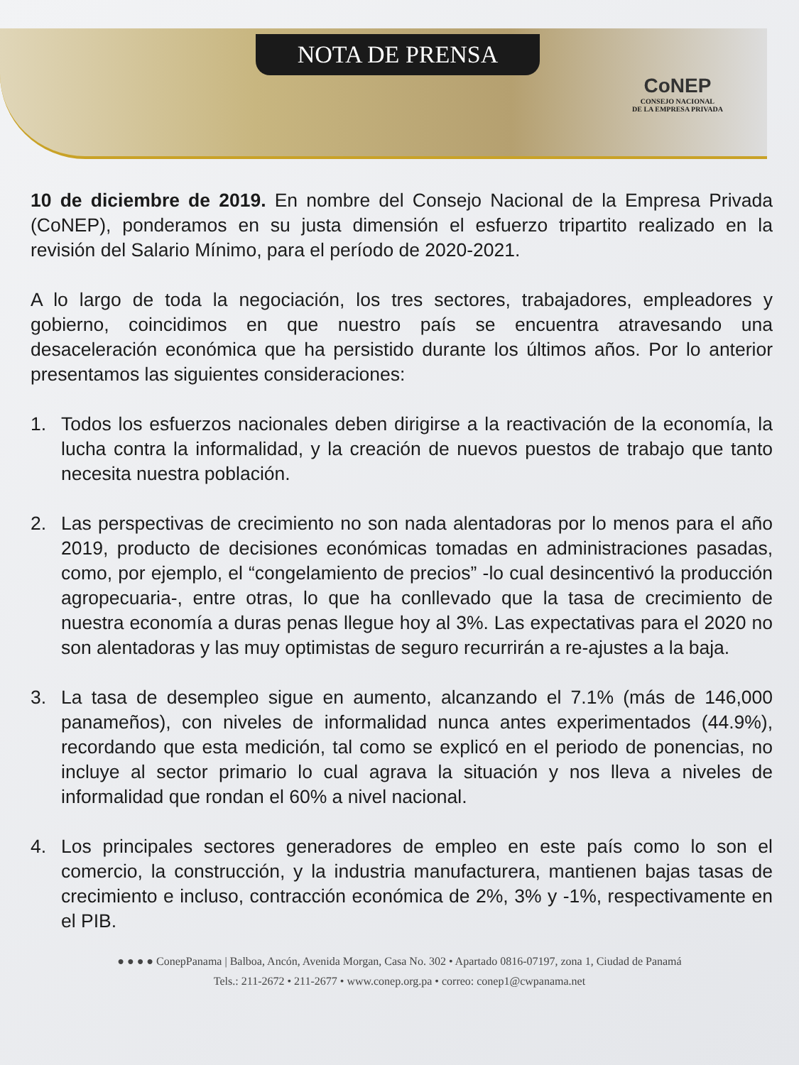NOTA DE PRENSA
CoNEP
CONSEJO NACIONAL
DE LA EMPRESA PRIVADA
10 de diciembre de 2019. En nombre del Consejo Nacional de la Empresa Privada (CoNEP), ponderamos en su justa dimensión el esfuerzo tripartito realizado en la revisión del Salario Mínimo, para el período de 2020-2021.
A lo largo de toda la negociación, los tres sectores, trabajadores, empleadores y gobierno, coincidimos en que nuestro país se encuentra atravesando una desaceleración económica que ha persistido durante los últimos años. Por lo anterior presentamos las siguientes consideraciones:
1. Todos los esfuerzos nacionales deben dirigirse a la reactivación de la economía, la lucha contra la informalidad, y la creación de nuevos puestos de trabajo que tanto necesita nuestra población.
2. Las perspectivas de crecimiento no son nada alentadoras por lo menos para el año 2019, producto de decisiones económicas tomadas en administraciones pasadas, como, por ejemplo, el “congelamiento de precios” -lo cual desincentivó la producción agropecuaria-, entre otras, lo que ha conllevado que la tasa de crecimiento de nuestra economía a duras penas llegue hoy al 3%. Las expectativas para el 2020 no son alentadoras y las muy optimistas de seguro recurrirán a re-ajustes a la baja.
3. La tasa de desempleo sigue en aumento, alcanzando el 7.1% (más de 146,000 panameños), con niveles de informalidad nunca antes experimentados (44.9%), recordando que esta medición, tal como se explicó en el periodo de ponencias, no incluye al sector primario lo cual agrava la situación y nos lleva a niveles de informalidad que rondan el 60% a nivel nacional.
4. Los principales sectores generadores de empleo en este país como lo son el comercio, la construcción, y la industria manufacturera, mantienen bajas tasas de crecimiento e incluso, contracción económica de 2%, 3% y -1%, respectivamente en el PIB.
● ● ● ● ConepPanama | Balboa, Ancón, Avenida Morgan, Casa No. 302 • Apartado 0816-07197, zona 1, Ciudad de Panamá
Tels.: 211-2672 • 211-2677 • www.conep.org.pa • correo: conep1@cwpanama.net